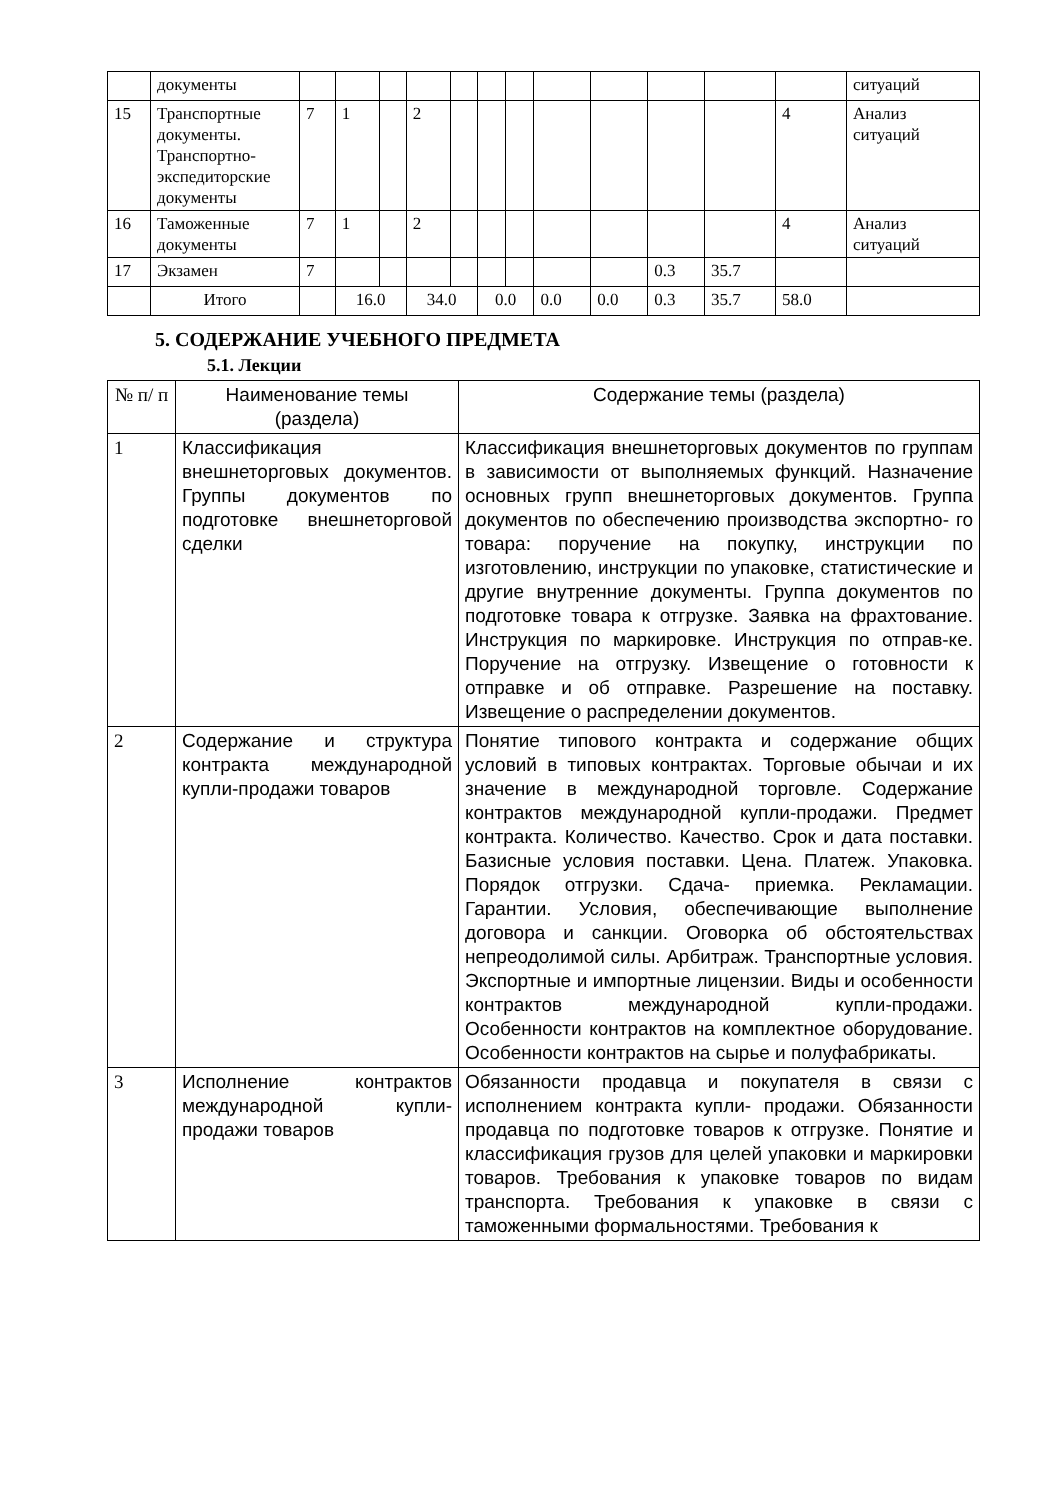| | документы | | | | | | | | | | | | | ситуаций |
| 15 | Транспортные документы. Транспортно-экспедиторские документы | 7 | 1 | | 2 | | | | | | | | 4 | Анализ ситуаций |
| 16 | Таможенные документы | 7 | 1 | | 2 | | | | | | | | 4 | Анализ ситуаций |
| 17 | Экзамен | 7 | | | | | | | | | 0.3 | 35.7 | | |
| | Итого | | 16.0 | | 34.0 | | 0.0 | | 0.0 | 0.0 | 0.3 | 35.7 | 58.0 | |
5. СОДЕРЖАНИЕ УЧЕБНОГО ПРЕДМЕТА
5.1. Лекции
| № п/ п | Наименование темы (раздела) | Содержание темы (раздела) |
| --- | --- | --- |
| 1 | Классификация внешнеторговых документов. Группы документов по подготовке внешнеторговой сделки | Классификация внешнеторговых документов по группам в зависимости от выполняемых функций. Назначение основных групп внешнеторговых документов. Группа документов по обеспечению производства экспортно- го товара: поручение на покупку, инструкции по изготовлению, инструкции по упаковке, статистические и другие внутренние документы. Группа документов по подготовке товара к отгрузке. Заявка на фрахтование. Инструкция по маркировке. Инструкция по отправ-ке. Поручение на отгрузку. Извещение о готовности к отправке и об отправке. Разрешение на поставку. Извещение о распределении документов. |
| 2 | Содержание и структура контракта международной купли-продажи товаров | Понятие типового контракта и содержание общих условий в типовых контрактах. Торговые обычаи и их значение в международной торговле. Содержание контрактов международной купли-продажи. Предмет контракта. Количество. Качество. Срок и дата поставки. Базисные условия поставки. Цена. Платеж. Упаковка. Порядок отгрузки. Сдача- приемка. Рекламации. Гарантии. Условия, обеспечивающие выполнение договора и санкции. Оговорка об обстоятельствах непреодолимой силы. Арбитраж. Транспортные условия. Экспортные и импортные лицензии. Виды и особенности контрактов международной купли-продажи. Особенности контрактов на комплектное оборудование. Особенности контрактов на сырье и полуфабрикаты. |
| 3 | Исполнение контрактов международной купли-продажи товаров | Обязанности продавца и покупателя в связи с исполнением контракта купли- продажи. Обязанности продавца по подготовке товаров к отгрузке. Понятие и классификация грузов для целей упаковки и маркировки товаров. Требования к упаковке товаров по видам транспорта. Требования к упаковке в связи с таможенными формальностями. Требования к |